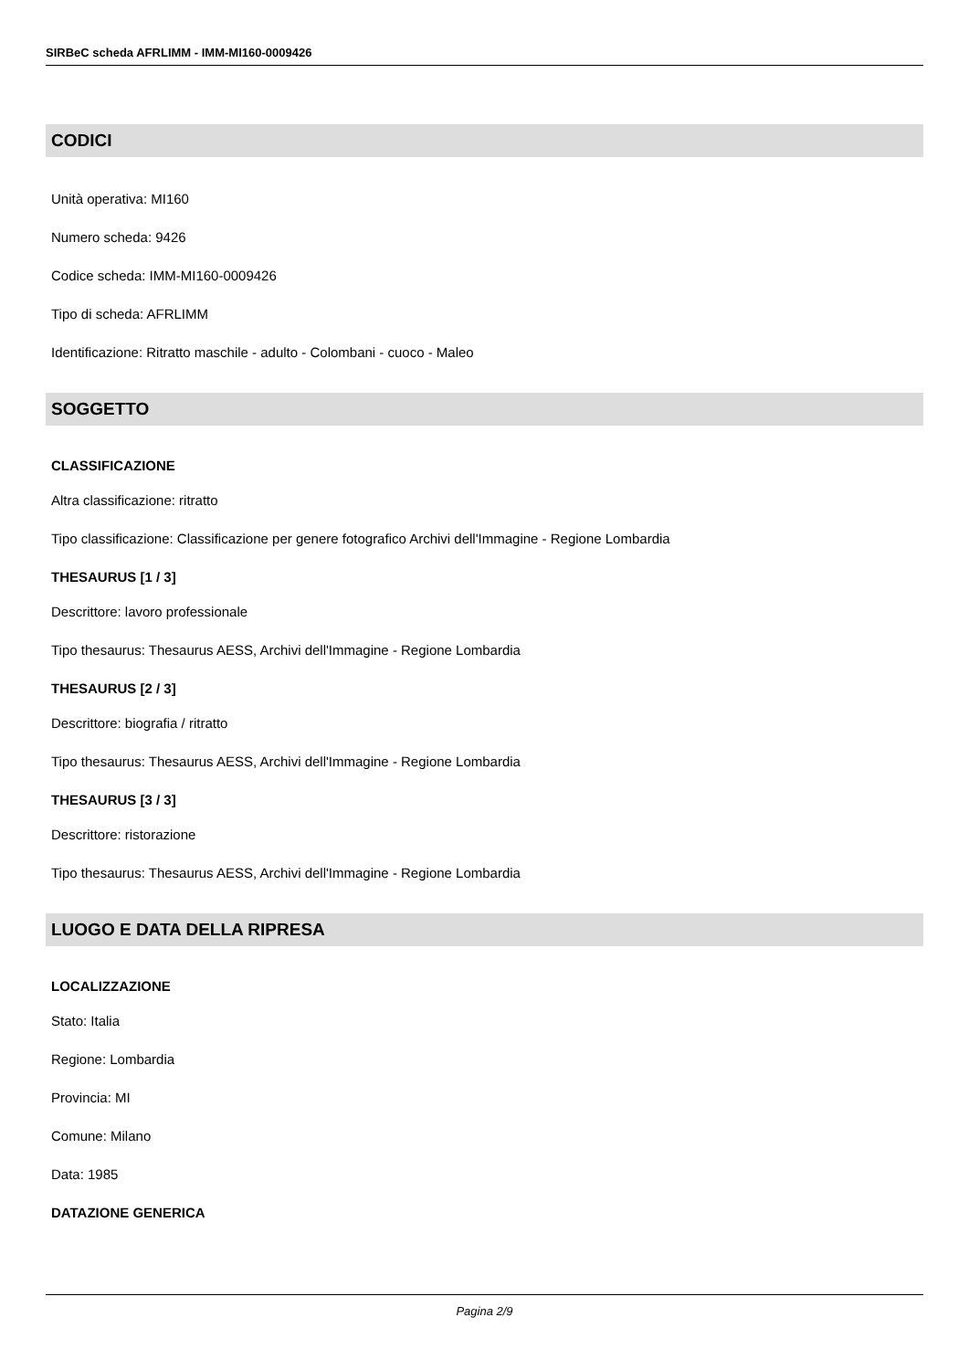SIRBeC scheda AFRLIMM - IMM-MI160-0009426
CODICI
Unità operativa: MI160
Numero scheda: 9426
Codice scheda: IMM-MI160-0009426
Tipo di scheda: AFRLIMM
Identificazione: Ritratto maschile - adulto - Colombani - cuoco - Maleo
SOGGETTO
CLASSIFICAZIONE
Altra classificazione: ritratto
Tipo classificazione: Classificazione per genere fotografico Archivi dell'Immagine - Regione Lombardia
THESAURUS [1 / 3]
Descrittore: lavoro professionale
Tipo thesaurus: Thesaurus AESS, Archivi dell'Immagine - Regione Lombardia
THESAURUS [2 / 3]
Descrittore: biografia / ritratto
Tipo thesaurus: Thesaurus AESS, Archivi dell'Immagine - Regione Lombardia
THESAURUS [3 / 3]
Descrittore: ristorazione
Tipo thesaurus: Thesaurus AESS, Archivi dell'Immagine - Regione Lombardia
LUOGO E DATA DELLA RIPRESA
LOCALIZZAZIONE
Stato: Italia
Regione: Lombardia
Provincia: MI
Comune: Milano
Data: 1985
DATAZIONE GENERICA
Pagina 2/9